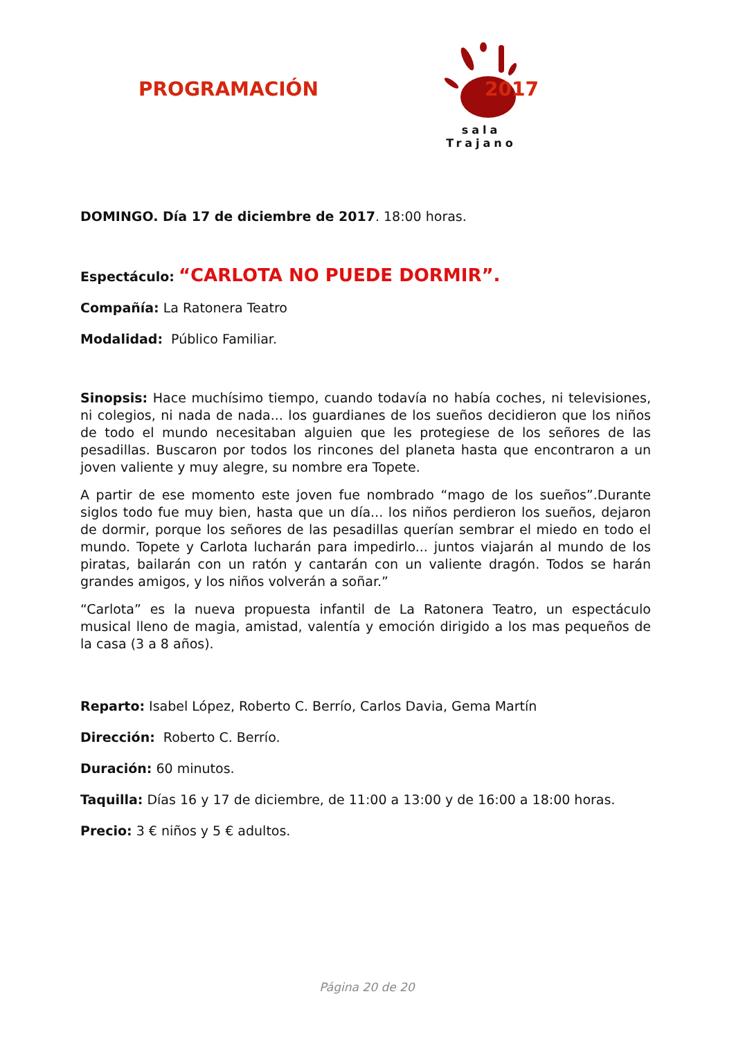PROGRAMACIÓN
sala Trajano
2017
DOMINGO. Día 17 de diciembre de 2017. 18:00 horas.
Espectáculo: “CARLOTA NO PUEDE DORMIR”.
Compañía: La Ratonera Teatro
Modalidad: Público Familiar.
Sinopsis: Hace muchísimo tiempo, cuando todavía no había coches, ni televisiones, ni colegios, ni nada de nada... los guardianes de los sueños decidieron que los niños de todo el mundo necesitaban alguien que les protegiese de los señores de las pesadillas. Buscaron por todos los rincones del planeta hasta que encontraron a un joven valiente y muy alegre, su nombre era Topete.
A partir de ese momento este joven fue nombrado “mago de los sueños”.Durante siglos todo fue muy bien, hasta que un día... los niños perdieron los sueños, dejaron de dormir, porque los señores de las pesadillas querían sembrar el miedo en todo el mundo. Topete y Carlota lucharán para impedirlo... juntos viajarán al mundo de los piratas, bailarán con un ratón y cantarán con un valiente dragón. Todos se harán grandes amigos, y los niños volverán a soñar.”
“Carlota” es la nueva propuesta infantil de La Ratonera Teatro, un espectáculo musical lleno de magia, amistad, valentía y emoción dirigido a los mas pequeños de la casa (3 a 8 años).
Reparto: Isabel López, Roberto C. Berrío, Carlos Davia, Gema Martín
Dirección: Roberto C. Berrío.
Duración: 60 minutos.
Taquilla: Días 16 y 17 de diciembre, de 11:00 a 13:00 y de 16:00 a 18:00 horas.
Precio: 3 € niños y 5 € adultos.
Página 20 de 20